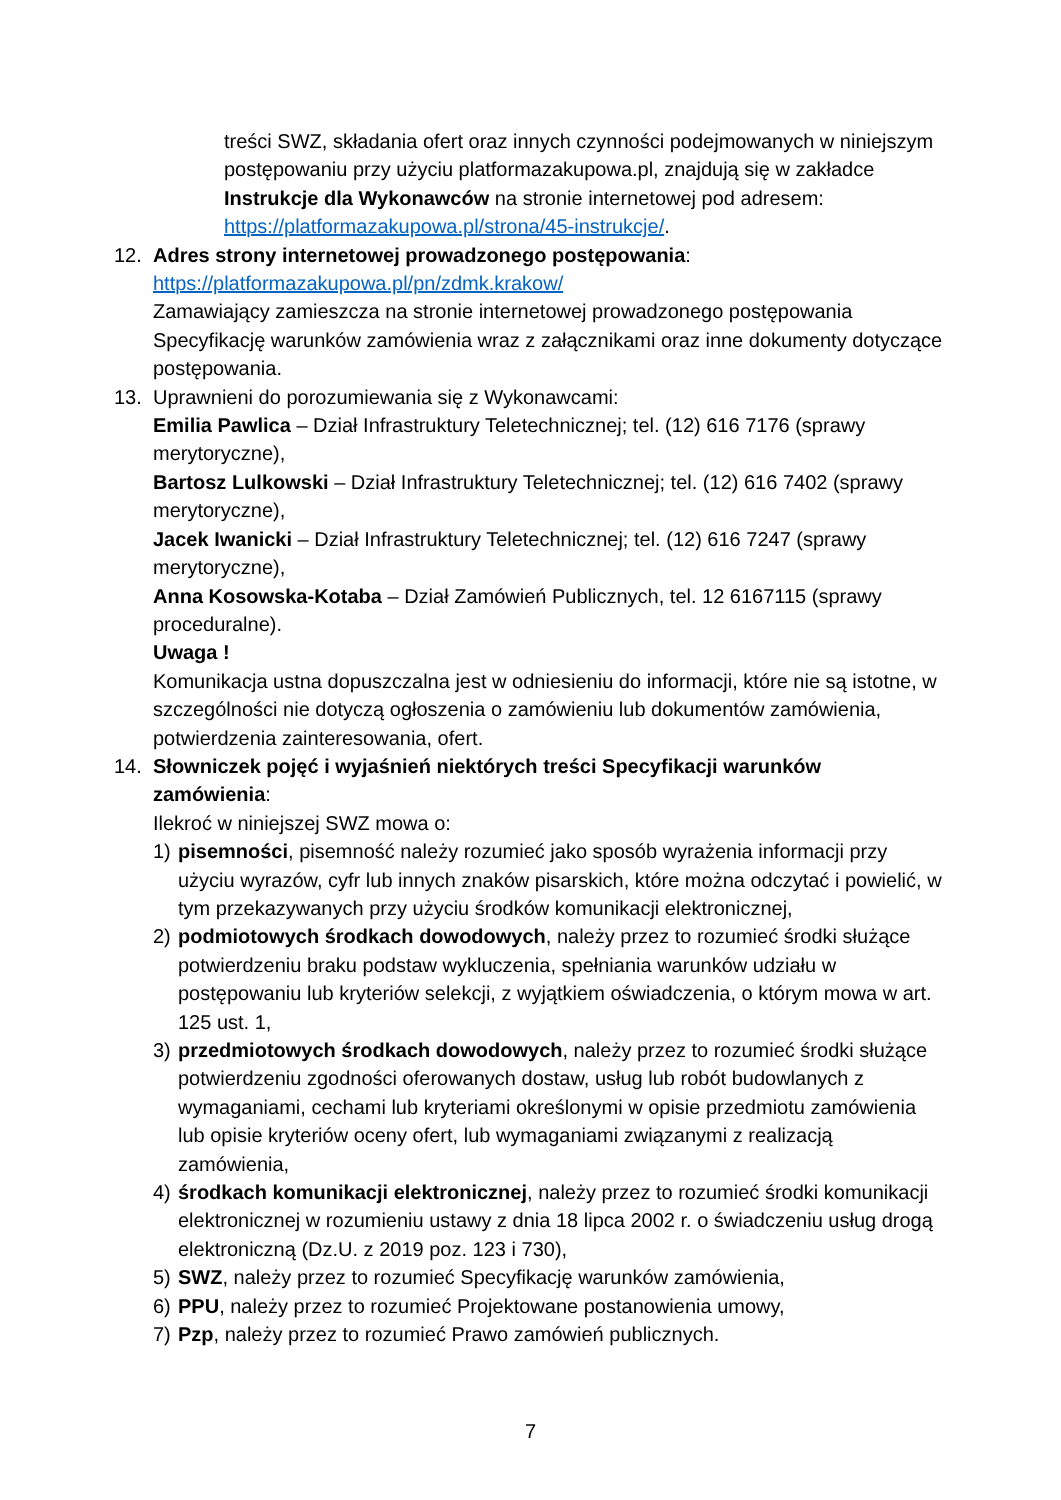treści SWZ, składania ofert oraz innych czynności podejmowanych w niniejszym postępowaniu przy użyciu platformazakupowa.pl, znajdują się w zakładce Instrukcje dla Wykonawców na stronie internetowej pod adresem: https://platformazakupowa.pl/strona/45-instrukcje/.
12. Adres strony internetowej prowadzonego postępowania:
https://platformazakupowa.pl/pn/zdmk.krakow/
Zamawiający zamieszcza na stronie internetowej prowadzonego postępowania Specyfikację warunków zamówienia wraz z załącznikami oraz inne dokumenty dotyczące postępowania.
13. Uprawnieni do porozumiewania się z Wykonawcami:
Emilia Pawlica – Dział Infrastruktury Teletechnicznej; tel. (12) 616 7176 (sprawy merytoryczne),
Bartosz Lulkowski – Dział Infrastruktury Teletechnicznej; tel. (12) 616 7402 (sprawy merytoryczne),
Jacek Iwanicki – Dział Infrastruktury Teletechnicznej; tel. (12) 616 7247 (sprawy merytoryczne),
Anna Kosowska-Kotaba – Dział Zamówień Publicznych, tel. 12 6167115 (sprawy proceduralne).
Uwaga !
Komunikacja ustna dopuszczalna jest w odniesieniu do informacji, które nie są istotne, w szczególności nie dotyczą ogłoszenia o zamówieniu lub dokumentów zamówienia, potwierdzenia zainteresowania, ofert.
14. Słowniczek pojęć i wyjaśnień niektórych treści Specyfikacji warunków zamówienia:
Ilekroć w niniejszej SWZ mowa o:
1) pisemności, pisemność należy rozumieć jako sposób wyrażenia informacji przy użyciu wyrazów, cyfr lub innych znaków pisarskich, które można odczytać i powielić, w tym przekazywanych przy użyciu środków komunikacji elektronicznej,
2) podmiotowych środkach dowodowych, należy przez to rozumieć środki służące potwierdzeniu braku podstaw wykluczenia, spełniania warunków udziału w postępowaniu lub kryteriów selekcji, z wyjątkiem oświadczenia, o którym mowa w art. 125 ust. 1,
3) przedmiotowych środkach dowodowych, należy przez to rozumieć środki służące potwierdzeniu zgodności oferowanych dostaw, usług lub robót budowlanych z wymaganiami, cechami lub kryteriami określonymi w opisie przedmiotu zamówienia lub opisie kryteriów oceny ofert, lub wymaganiami związanymi z realizacją zamówienia,
4) środkach komunikacji elektronicznej, należy przez to rozumieć środki komunikacji elektronicznej w rozumieniu ustawy z dnia 18 lipca 2002 r. o świadczeniu usług drogą elektroniczną (Dz.U. z 2019 poz. 123 i 730),
5) SWZ, należy przez to rozumieć Specyfikację warunków zamówienia,
6) PPU, należy przez to rozumieć Projektowane postanowienia umowy,
7) Pzp, należy przez to rozumieć Prawo zamówień publicznych.
7